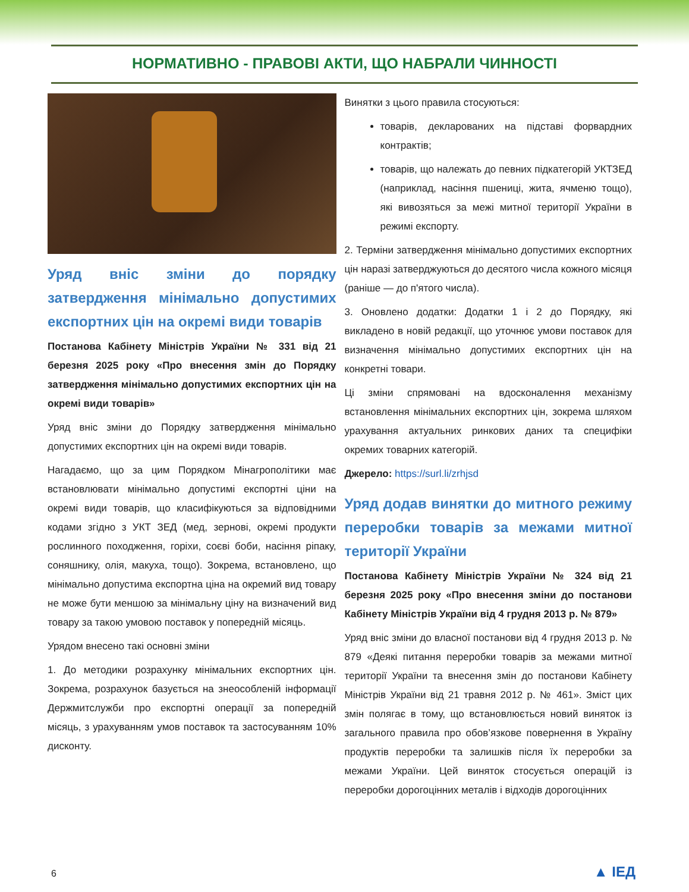НОРМАТИВНО - ПРАВОВІ АКТИ, ЩО НАБРАЛИ ЧИННОСТІ
Уряд вніс зміни до порядку затвердження мінімально допустимих експортних цін на окремі види товарів
Постанова Кабінету Міністрів України № 331 від 21 березня 2025 року «Про внесення змін до Порядку затвердження мінімально допустимих експортних цін на окремі види товарів»
Уряд вніс зміни до Порядку затвердження мінімально допустимих експортних цін на окремі види товарів.
Нагадаємо, що за цим Порядком Мінагрополітики має встановлювати мінімально допустимі експортні ціни на окремі види товарів, що класифікуються за відповідними кодами згідно з УКТ ЗЕД (мед, зернові, окремі продукти рослинного походження, горіхи, соєві боби, насіння ріпаку, соняшнику, олія, макуха, тощо). Зокрема, встановлено, що мінімально допустима експортна ціна на окремий вид товару не може бути меншою за мінімальну ціну на визначений вид товару за такою умовою поставок у попередній місяць.
Урядом внесено такі основні зміни
1. До методики розрахунку мінімальних експортних цін. Зокрема, розрахунок базується на знеособленій інформації Держмитслужби про експортні операції за попередній місяць, з урахуванням умов поставок та застосуванням 10% дисконту.
Винятки з цього правила стосуються:
товарів, декларованих на підставі форвардних контрактів;
товарів, що належать до певних підкатегорій УКТЗЕД (наприклад, насіння пшениці, жита, ячменю тощо), які вивозяться за межі митної території України в режимі експорту.
2. Терміни затвердження мінімально допустимих експортних цін наразі затверджуються до десятого числа кожного місяця (раніше — до п'ятого числа).
3. Оновлено додатки: Додатки 1 і 2 до Порядку, які викладено в новій редакції, що уточнює умови поставок для визначення мінімально допустимих експортних цін на конкретні товари.
Ці зміни спрямовані на вдосконалення механізму встановлення мінімальних експортних цін, зокрема шляхом урахування актуальних ринкових даних та специфіки окремих товарних категорій.
Джерело: https://surl.li/zrhjsd
Уряд додав винятки до митного режиму переробки товарів за межами митної території України
Постанова Кабінету Міністрів України № 324 від 21 березня 2025 року «Про внесення зміни до постанови Кабінету Міністрів України від 4 грудня 2013 р. № 879»
Уряд вніс зміни до власної постанови від 4 грудня 2013 р. № 879 «Деякі питання переробки товарів за межами митної території України та внесення змін до постанови Кабінету Міністрів України від 21 травня 2012 р. № 461». Зміст цих змін полягає в тому, що встановлюється новий виняток із загального правила про обов’язкове повернення в Україну продуктів переробки та залишків після їх переробки за межами України. Цей виняток стосується операцій із переробки дорогоцінних металів і відходів дорогоцінних
6 ▲ ІЕД